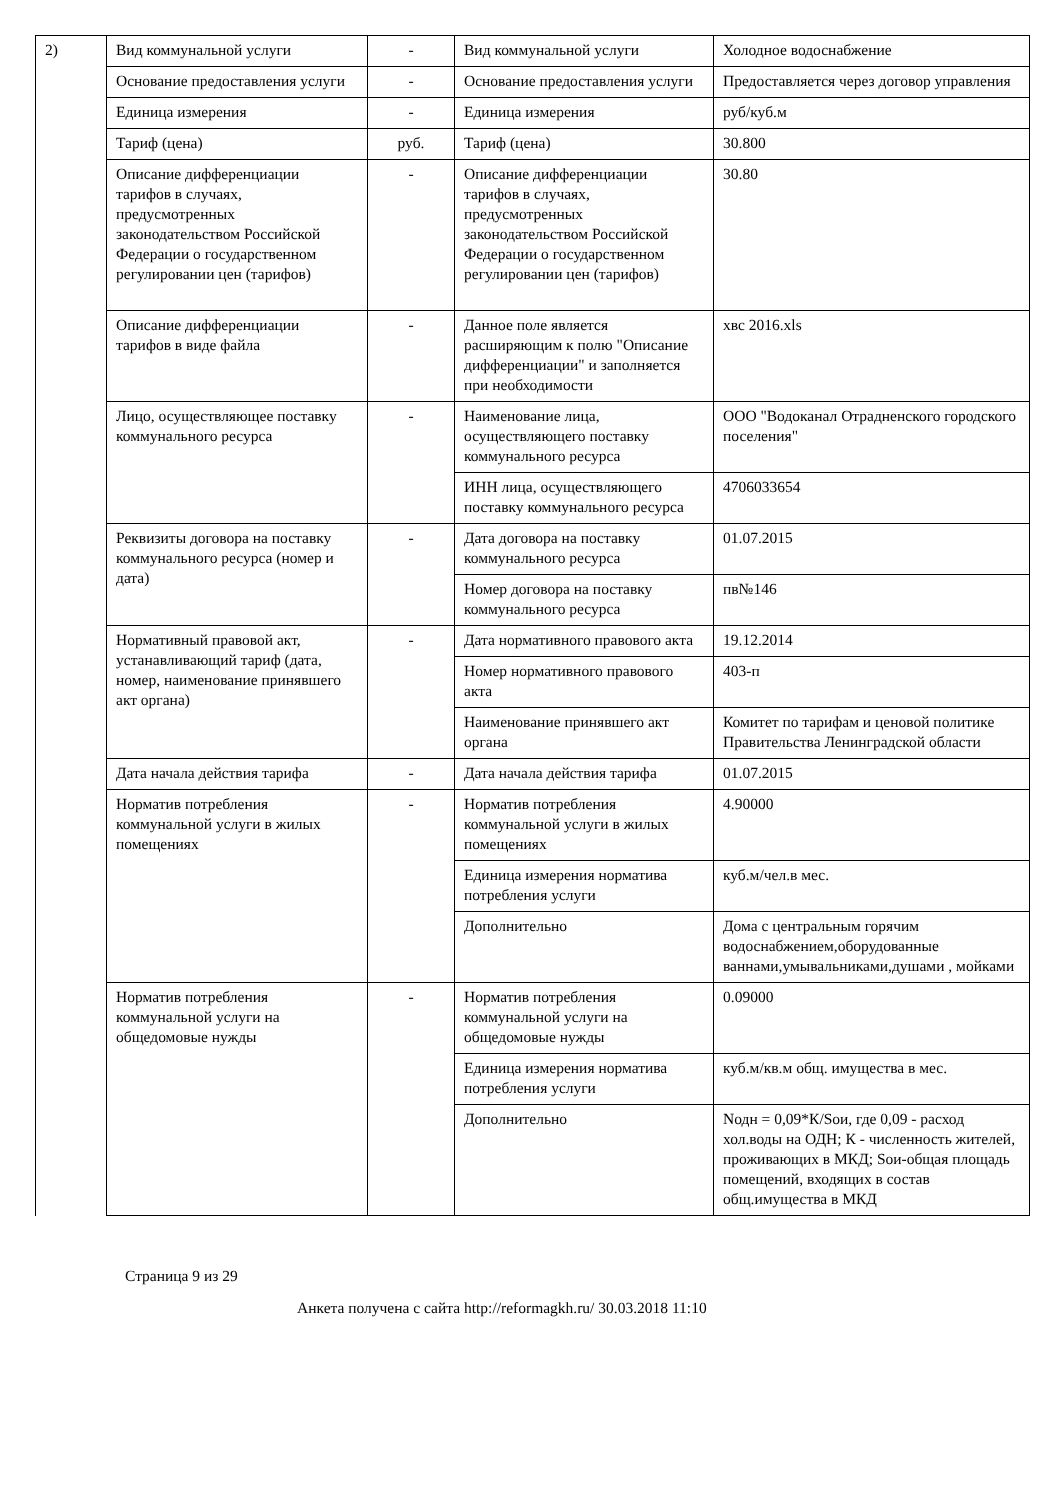| 2) | Вид коммунальной услуги | - | Вид коммунальной услуги | Холодное водоснабжение |
| | Основание предоставления услуги | - | Основание предоставления услуги | Предоставляется через договор управления |
| | Единица измерения | - | Единица измерения | руб/куб.м |
| | Тариф (цена) | руб. | Тариф (цена) | 30.800 |
| | Описание дифференциации тарифов в случаях, предусмотренных законодательством Российской Федерации о государственном регулировании цен (тарифов) | - | Описание дифференциации тарифов в случаях, предусмотренных законодательством Российской Федерации о государственном регулировании цен (тарифов) | 30.80 |
| | Описание дифференциации тарифов в виде файла | - | Данное поле является расширяющим к полю "Описание дифференциации" и заполняется при необходимости | хвс 2016.xls |
| | Лицо, осуществляющее поставку коммунального ресурса | - | Наименование лица, осуществляющего поставку коммунального ресурса | ООО "Водоканал Отрадненского городского поселения" |
| | | | ИНН лица, осуществляющего поставку коммунального ресурса | 4706033654 |
| | Реквизиты договора на поставку коммунального ресурса (номер и дата) | - | Дата договора на поставку коммунального ресурса | 01.07.2015 |
| | | | Номер договора на поставку коммунального ресурса | пв№146 |
| | Нормативный правовой акт, устанавливающий тариф (дата, номер, наименование принявшего акт органа) | - | Дата нормативного правового акта | 19.12.2014 |
| | | | Номер нормативного правового акта | 403-п |
| | | | Наименование принявшего акт органа | Комитет по тарифам и ценовой политике Правительства Ленинградской области |
| | Дата начала действия тарифа | - | Дата начала действия тарифа | 01.07.2015 |
| | Норматив потребления коммунальной услуги в жилых помещениях | - | Норматив потребления коммунальной услуги в жилых помещениях | 4.90000 |
| | | | Единица измерения норматива потребления услуги | куб.м/чел.в мес. |
| | | | Дополнительно | Дома с центральным горячим водоснабжением,оборудованные ваннами,умывальниками,душами , мойками |
| | Норматив потребления коммунальной услуги на общедомовые нужды | - | Норматив потребления коммунальной услуги на общедомовые нужды | 0.09000 |
| | | | Единица измерения норматива потребления услуги | куб.м/кв.м общ. имущества в мес. |
| | | | Дополнительно | Nодн = 0,09*К/Sои, где 0,09 - расход хол.воды на ОДН; К - численность жителей, проживающих в МКД; Sои-общая площадь помещений, входящих в состав общ.имущества в МКД |
Страница 9 из 29
Анкета получена с сайта http://reformagkh.ru/ 30.03.2018 11:10